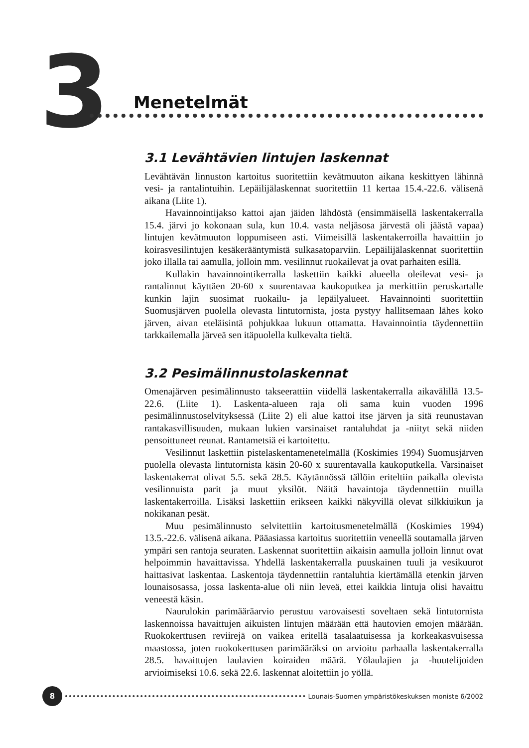3 Menetelmät
3.1 Levähtävien lintujen laskennat
Levähtävän linnuston kartoitus suoritettiin kevätmuuton aikana keskittyen lähinnä vesi- ja rantalintuihin. Lepäilijälaskennat suoritettiin 11 kertaa 15.4.-22.6. välisenä aikana (Liite 1).
Havainnointijakso kattoi ajan jäiden lähdöstä (ensimmäisellä laskentakerralla 15.4. järvi jo kokonaan sula, kun 10.4. vasta neljäsosa järvestä oli jäästä vapaa) lintujen kevätmuuton loppumiseen asti. Viimeisillä laskentakerroilla havaittiin jo koirasvesilintujen kesäkerääntymistä sulkasatoparviin. Lepäilijälaskennat suoritettiin joko illalla tai aamulla, jolloin mm. vesilinnut ruokailevat ja ovat parhaiten esillä.
Kullakin havainnointikerralla laskettiin kaikki alueella oleilevat vesi- ja rantalinnut käyttäen 20-60 x suurentavaa kaukoputkea ja merkittiin peruskartalle kunkin lajin suosimat ruokailu- ja lepäilyalueet. Havainnointi suoritettiin Suomusjärven puolella olevasta lintutornista, josta pystyy hallitsemaan lähes koko järven, aivan eteläisintä pohjukkaa lukuun ottamatta. Havainnointia täydennettiin tarkkailemalla järveä sen itäpuolella kulkevalta tieltä.
3.2 Pesimälinnustolaskennat
Omenajärven pesimälinnusto takseerattiin viidellä laskentakerralla aikavälillä 13.5-22.6. (Liite 1). Laskenta-alueen raja oli sama kuin vuoden 1996 pesimälinnustoselvityksessä (Liite 2) eli alue kattoi itse järven ja sitä reunustavan rantakasvillisuuden, mukaan lukien varsinaiset rantaluhdat ja -niityt sekä niiden pensoittuneet reunat. Rantametsiä ei kartoitettu.
Vesilinnut laskettiin pistelaskentamenetelmällä (Koskimies 1994) Suomusjärven puolella olevasta lintutornista käsin 20-60 x suurentavalla kaukoputkella. Varsinaiset laskentakerrat olivat 5.5. sekä 28.5. Käytännössä tällöin eriteltiin paikalla olevista vesilinnuista parit ja muut yksilöt. Näitä havaintoja täydennettiin muilla laskentakerroilla. Lisäksi laskettiin erikseen kaikki näkyvillä olevat silkkiuikun ja nokikanan pesät.
Muu pesimälinnusto selvitettiin kartoitusmenetelmällä (Koskimies 1994) 13.5.-22.6. välisenä aikana. Pääasiassa kartoitus suoritettiin veneellä soutamalla järven ympäri sen rantoja seuraten. Laskennat suoritettiin aikaisin aamulla jolloin linnut ovat helpoimmin havaittavissa. Yhdellä laskentakerralla puuskainen tuuli ja vesikuurot haittasivat laskentaa. Laskentoja täydennettiin rantaluhtia kiertämällä etenkin järven lounaisosassa, jossa laskenta-alue oli niin leveä, ettei kaikkia lintuja olisi havaittu veneestä käsin.
Naurulokin parimääräarvio perustuu varovaisesti soveltaen sekä lintutornista laskennoissa havaittujen aikuisten lintujen määrään että hautovien emojen määrään. Ruokokerttusen reviirejä on vaikea eritellä tasalaatuisessa ja korkeakasvuisessa maastossa, joten ruokokerttusen parimääräksi on arvioitu parhaalla laskentakerralla 28.5. havaittujen laulavien koiraiden määrä. Yölaulajien ja -huutelijoiden arvioimiseksi 10.6. sekä 22.6. laskennat aloitettiin jo yöllä.
8
Lounais-Suomen ympäristökeskuksen moniste 6/2002